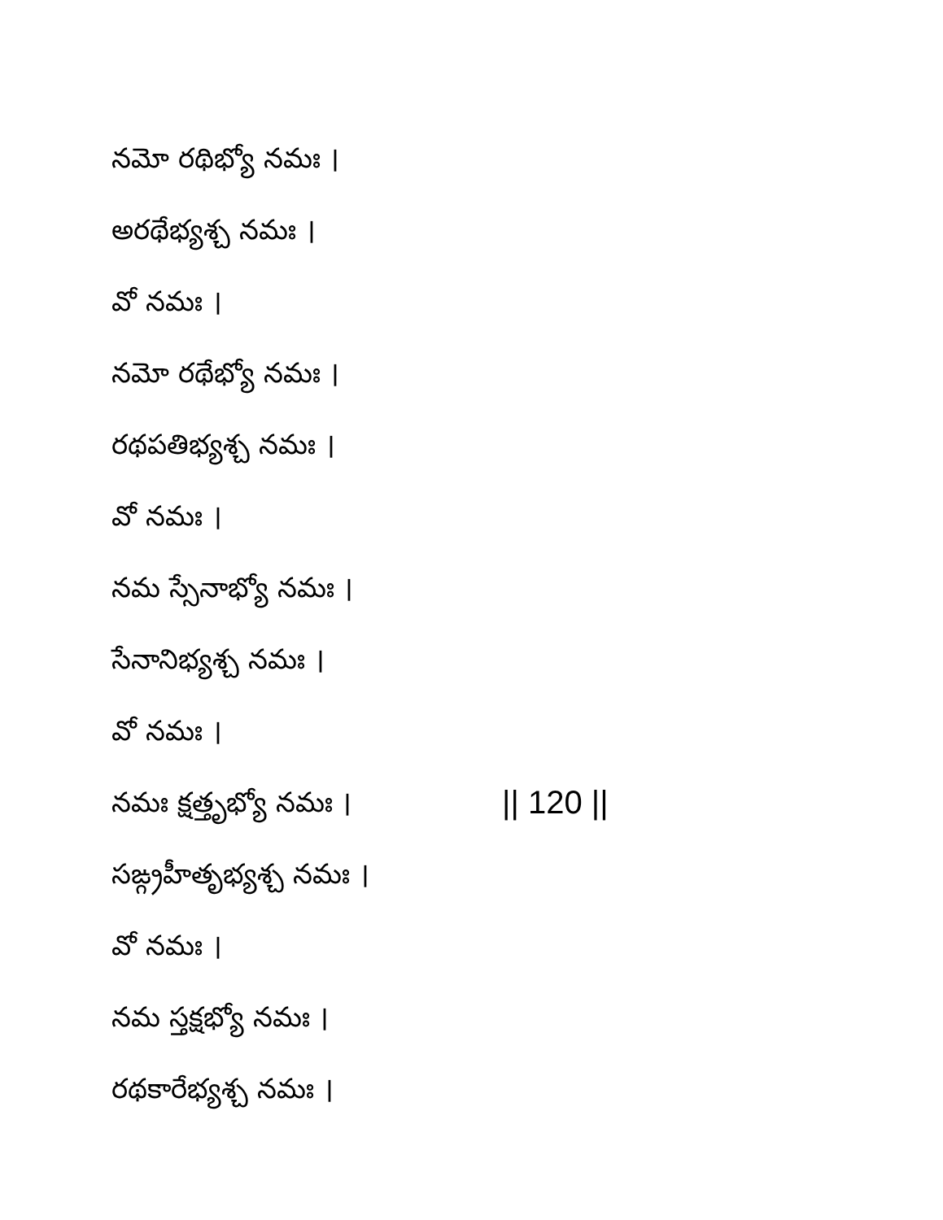నమో రథిభ్యో నమః ।
అరథేభ్యశ్చ నమః ।
వో నమః ।
నమో రథేభ్యో నమః ।
రథపతిభ్యశ్చ నమః ।
వో నమః ।
నమ స్సేనాభ్యో నమః ।
సేనానిభ్యశ్చ నమః ।
వో నమః ।
నమః క్షత్తృభ్యో నమః । || 120 ||
సఙ్గ్రహీతృభ్యశ్చ నమః ।
వో నమః ।
నమ స్తక్షభ్యో నమః ।
రథకారేభ్యశ్చ నమః ।